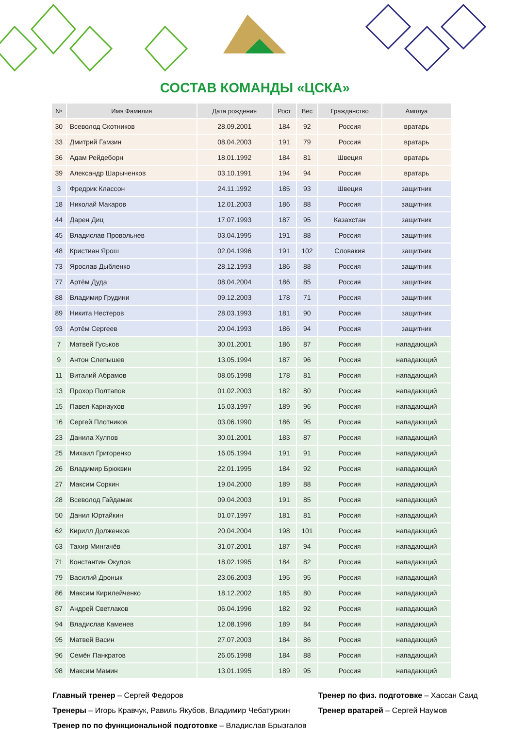СОСТАВ КОМАНДЫ «ЦСКА»
| № | Имя Фамилия | Дата рождения | Рост | Вес | Гражданство | Амплуа |
| --- | --- | --- | --- | --- | --- | --- |
| 30 | Всеволод Скотников | 28.09.2001 | 184 | 92 | Россия | вратарь |
| 33 | Дмитрий Гамзин | 08.04.2003 | 191 | 79 | Россия | вратарь |
| 36 | Адам Рейдеборн | 18.01.1992 | 184 | 81 | Швеция | вратарь |
| 39 | Александр Шарыченков | 03.10.1991 | 194 | 94 | Россия | вратарь |
| 3 | Фредрик Классон | 24.11.1992 | 185 | 93 | Швеция | защитник |
| 18 | Николай Макаров | 12.01.2003 | 186 | 88 | Россия | защитник |
| 44 | Дарен Диц | 17.07.1993 | 187 | 95 | Казахстан | защитник |
| 45 | Владислав Провольнев | 03.04.1995 | 191 | 88 | Россия | защитник |
| 48 | Кристиан Ярош | 02.04.1996 | 191 | 102 | Словакия | защитник |
| 73 | Ярослав Дыбленко | 28.12.1993 | 186 | 88 | Россия | защитник |
| 77 | Артём Дуда | 08.04.2004 | 186 | 85 | Россия | защитник |
| 88 | Владимир Грудини | 09.12.2003 | 178 | 71 | Россия | защитник |
| 89 | Никита Нестеров | 28.03.1993 | 181 | 90 | Россия | защитник |
| 93 | Артём Сергеев | 20.04.1993 | 186 | 94 | Россия | защитник |
| 7 | Матвей Гуськов | 30.01.2001 | 186 | 87 | Россия | нападающий |
| 9 | Антон Слепышев | 13.05.1994 | 187 | 96 | Россия | нападающий |
| 11 | Виталий Абрамов | 08.05.1998 | 178 | 81 | Россия | нападающий |
| 13 | Прохор Полтапов | 01.02.2003 | 182 | 80 | Россия | нападающий |
| 15 | Павел Карнаухов | 15.03.1997 | 189 | 96 | Россия | нападающий |
| 16 | Сергей Плотников | 03.06.1990 | 186 | 95 | Россия | нападающий |
| 23 | Данила Хулпов | 30.01.2001 | 183 | 87 | Россия | нападающий |
| 25 | Михаил Григоренко | 16.05.1994 | 191 | 91 | Россия | нападающий |
| 26 | Владимир Брюквин | 22.01.1995 | 184 | 92 | Россия | нападающий |
| 27 | Максим Соркин | 19.04.2000 | 189 | 88 | Россия | нападающий |
| 28 | Всеволод Гайдамак | 09.04.2003 | 191 | 85 | Россия | нападающий |
| 50 | Данил Юртайкин | 01.07.1997 | 181 | 81 | Россия | нападающий |
| 62 | Кирилл Долженков | 20.04.2004 | 198 | 101 | Россия | нападающий |
| 63 | Тахир Мингачёв | 31.07.2001 | 187 | 94 | Россия | нападающий |
| 71 | Константин Окулов | 18.02.1995 | 184 | 82 | Россия | нападающий |
| 79 | Василий Дронык | 23.06.2003 | 195 | 95 | Россия | нападающий |
| 86 | Максим Кирилейченко | 18.12.2002 | 185 | 80 | Россия | нападающий |
| 87 | Андрей Светлаков | 06.04.1996 | 182 | 92 | Россия | нападающий |
| 94 | Владислав Каменев | 12.08.1996 | 189 | 84 | Россия | нападающий |
| 95 | Матвей Васин | 27.07.2003 | 184 | 86 | Россия | нападающий |
| 96 | Семён Панкратов | 26.05.1998 | 184 | 88 | Россия | нападающий |
| 98 | Максим Мамин | 13.01.1995 | 189 | 95 | Россия | нападающий |
Главный тренер – Сергей Федоров
Тренеры – Игорь Кравчук, Равиль Якубов, Владимир Чебатуркин
Тренер по по функциональной подготовке – Владислав Брызгалов
Тренер по физ. подготовке – Хассан Саид
Тренер вратарей – Сергей Наумов